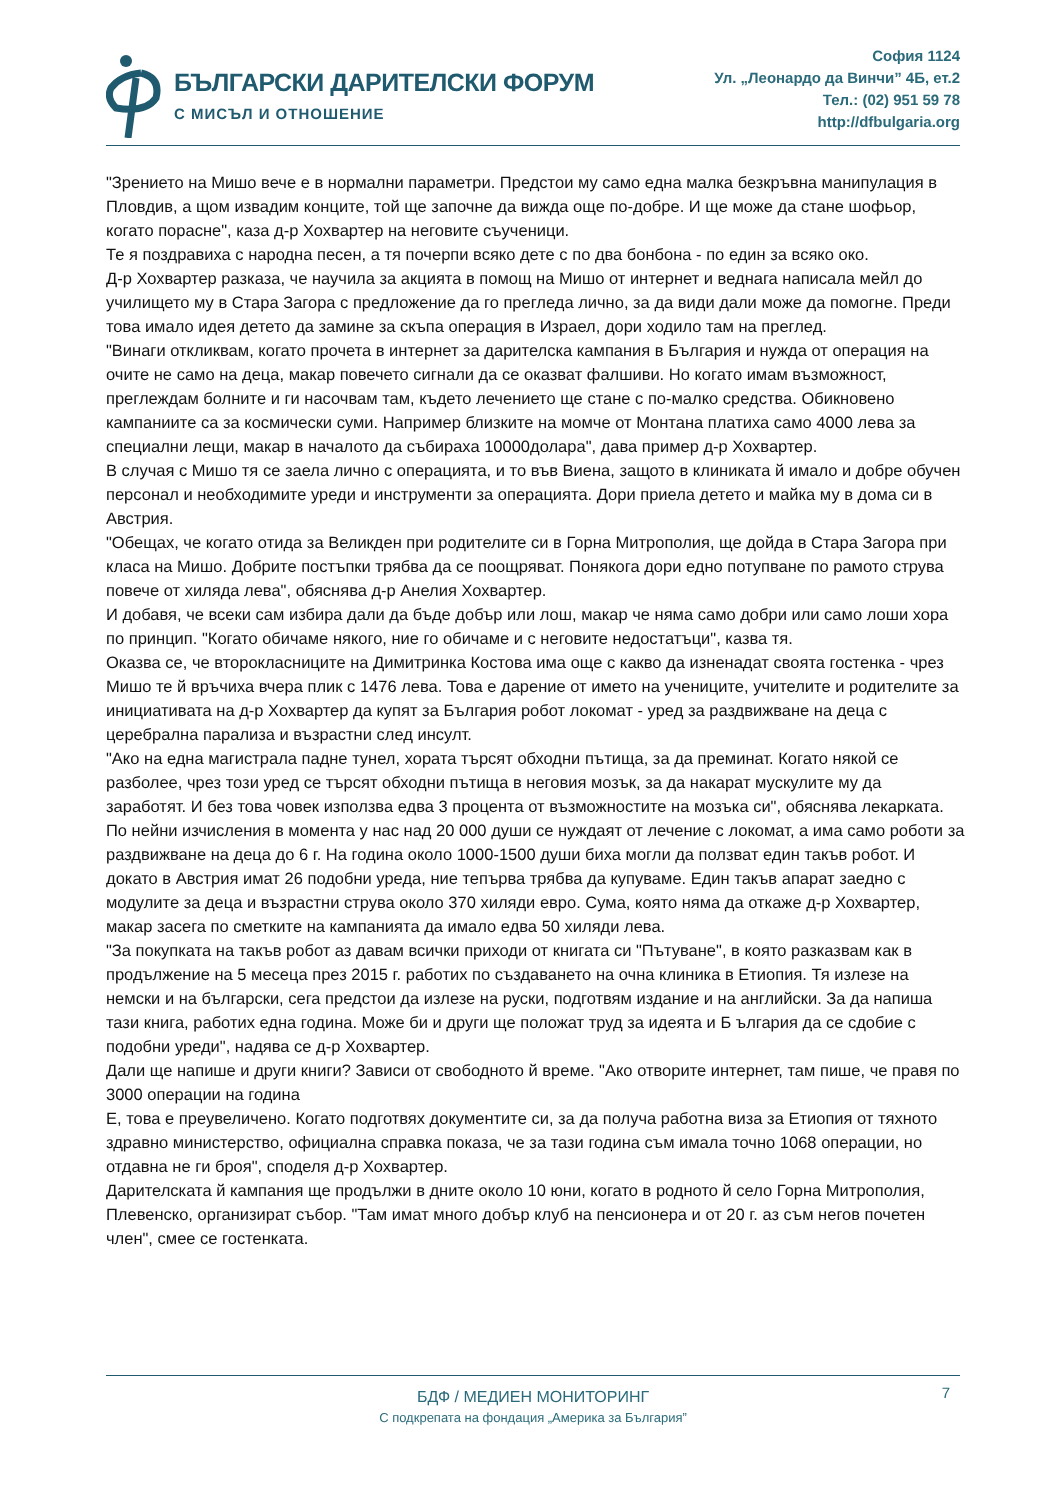БЪЛГАРСКИ ДАРИТЕЛСКИ ФОРУМ
С МИСЪЛ И ОТНОШЕНИЕ
София 1124
Ул. „Леонардо да Винчи” 4Б, ет.2
Тел.: (02) 951 59 78
http://dfbulgaria.org
"Зрението на Мишо вече е в нормални параметри. Предстои му само една малка безкръвна манипулация в Пловдив, а щом извадим конците, той ще започне да вижда още по-добре. И ще може да стане шофьор, когато порасне", каза д-р Хохвартер на неговите съученици.
Те я поздравиха с народна песен, а тя почерпи всяко дете с по два бонбона - по един за всяко око.
Д-р Хохвартер разказа, че научила за акцията в помощ на Мишо от интернет и веднага написала мейл до училището му в Стара Загора с предложение да го прегледа лично, за да види дали може да помогне. Преди това имало идея детето да замине за скъпа операция в Израел, дори ходило там на преглед.
"Винаги откликвам, когато прочета в интернет за дарителска кампания в България и нужда от операция на очите не само на деца, макар повечето сигнали да се оказват фалшиви. Но когато имам възможност, преглеждам болните и ги насочвам там, където лечението ще стане с по-малко средства. Обикновено кампаниите са за космически суми. Например близките на момче от Монтана платиха само 4000 лева за специални лещи, макар в началото да събираха 10000долара", дава пример д-р Хохвартер.
В случая с Мишо тя се заела лично с операцията, и то във Виена, защото в клиниката й имало и добре обучен персонал и необходимите уреди и инструменти за операцията. Дори приела детето и майка му в дома си в Австрия.
"Обещах, че когато отида за Великден при родителите си в Горна Митрополия, ще дойда в Стара Загора при класа на Мишо. Добрите постъпки трябва да се поощряват. Понякога дори едно потупване по рамото струва повече от хиляда лева", обяснява д-р Анелия Хохвартер.
И добавя, че всеки сам избира дали да бъде добър или лош, макар че няма само добри или само лоши хора по принцип. "Когато обичаме някого, ние го обичаме и с неговите недостатъци", казва тя.
Оказва се, че второкласниците на Димитринка Костова има още с какво да изненадат своята гостенка - чрез Мишо те й връчиха вчера плик с 1476 лева. Това е дарение от името на учениците, учителите и родителите за инициативата на д-р Хохвартер да купят за България робот локомат - уред за раздвижване на деца с церебрална парализа и възрастни след инсулт.
"Ако на една магистрала падне тунел, хората търсят обходни пътища, за да преминат. Когато някой се разболее, чрез този уред се търсят обходни пътища в неговия мозък, за да накарат мускулите му да заработят. И без това човек използва едва 3 процента от възможностите на мозъка си", обяснява лекарката. По нейни изчисления в момента у нас над 20 000 души се нуждаят от лечение с локомат, а има само роботи за раздвижване на деца до 6 г. На година около 1000-1500 души биха могли да ползват един такъв робот. И докато в Австрия имат 26 подобни уреда, ние тепърва трябва да купуваме. Един такъв апарат заедно с модулите за деца и възрастни струва около 370 хиляди евро. Сума, която няма да откаже д-р Хохвартер, макар засега по сметките на кампанията да имало едва 50 хиляди лева.
"За покупката на такъв робот аз давам всички приходи от книгата си "Пътуване", в която разказвам как в продължение на 5 месеца през 2015 г. работих по създаването на очна клиника в Етиопия. Тя излезе на немски и на български, сега предстои да излезе на руски, подготвям издание и на английски. За да напиша тази книга, работих една година. Може би и други ще положат труд за идеята и Б ългария да се сдобие с подобни уреди", надява се д-р Хохвартер.
Дали ще напише и други книги? Зависи от свободното й време. "Ако отворите интернет, там пише, че правя по 3000 операции на година
Е, това е преувеличено. Когато подготвях документите си, за да получа работна виза за Етиопия от тяхното здравно министерство, официална справка показа, че за тази година съм имала точно 1068 операции, но отдавна не ги броя", споделя д-р Хохвартер.
Дарителската й кампания ще продължи в дните около 10 юни, когато в родното й село Горна Митрополия, Плевенско, организират събор. "Там имат много добър клуб на пенсионера и от 20 г. аз съм негов почетен член", смее се гостенката.
7
БДФ / МЕДИЕН МОНИТОРИНГ
С подкрепата на фондация „Америка за България”